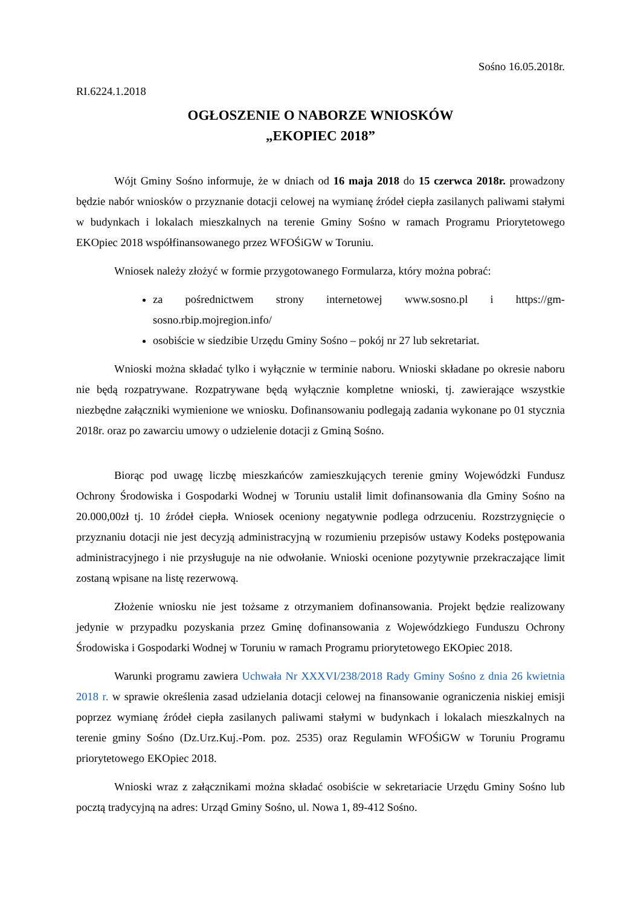Sośno 16.05.2018r.
RI.6224.1.2018
OGŁOSZENIE O NABORZE WNIOSKÓW
„EKOPIEC 2018”
Wójt Gminy Sośno informuje, że w dniach od 16 maja 2018 do 15 czerwca 2018r. prowadzony będzie nabór wniosków o przyznanie dotacji celowej na wymianę źródeł ciepła zasilanych paliwami stałymi w budynkach i lokalach mieszkalnych na terenie Gminy Sośno w ramach Programu Priorytetowego EKOpiec 2018 współfinansowanego przez WFOŚiGW w Toruniu.
Wniosek należy złożyć w formie przygotowanego Formularza, który można pobrać:
za pośrednictwem strony internetowej www.sosno.pl i https://gm-sosno.rbip.mojregion.info/
osobiście w siedzibie Urzędu Gminy Sośno – pokój nr 27 lub sekretariat.
Wnioski można składać tylko i wyłącznie w terminie naboru. Wnioski składane po okresie naboru nie będą rozpatrywane. Rozpatrywane będą wyłącznie kompletne wnioski, tj. zawierające wszystkie niezbędne załączniki wymienione we wniosku. Dofinansowaniu podlegają zadania wykonane po 01 stycznia 2018r. oraz po zawarciu umowy o udzielenie dotacji z Gminą Sośno.
Biorąc pod uwagę liczbę mieszkańców zamieszkujących terenie gminy Wojewódzki Fundusz Ochrony Środowiska i Gospodarki Wodnej w Toruniu ustalił limit dofinansowania dla Gminy Sośno na 20.000,00zł tj. 10 źródeł ciepła. Wniosek oceniony negatywnie podlega odrzuceniu. Rozstrzygnięcie o przyznaniu dotacji nie jest decyzją administracyjną w rozumieniu przepisów ustawy Kodeks postępowania administracyjnego i nie przysługuje na nie odwołanie. Wnioski ocenione pozytywnie przekraczające limit zostaną wpisane na listę rezerwową.
Złożenie wniosku nie jest tożsame z otrzymaniem dofinansowania. Projekt będzie realizowany jedynie w przypadku pozyskania przez Gminę dofinansowania z Wojewódzkiego Funduszu Ochrony Środowiska i Gospodarki Wodnej w Toruniu w ramach Programu priorytetowego EKOpiec 2018.
Warunki programu zawiera Uchwała Nr XXXVI/238/2018 Rady Gminy Sośno z dnia 26 kwietnia 2018 r. w sprawie określenia zasad udzielania dotacji celowej na finansowanie ograniczenia niskiej emisji poprzez wymianę źródeł ciepła zasilanych paliwami stałymi w budynkach i lokalach mieszkalnych na terenie gminy Sośno (Dz.Urz.Kuj.-Pom. poz. 2535) oraz Regulamin WFOŚiGW w Toruniu Programu priorytetowego EKOpiec 2018.
Wnioski wraz z załącznikami można składać osobiście w sekretariacie Urzędu Gminy Sośno lub pocztą tradycyjną na adres: Urząd Gminy Sośno, ul. Nowa 1, 89-412 Sośno.